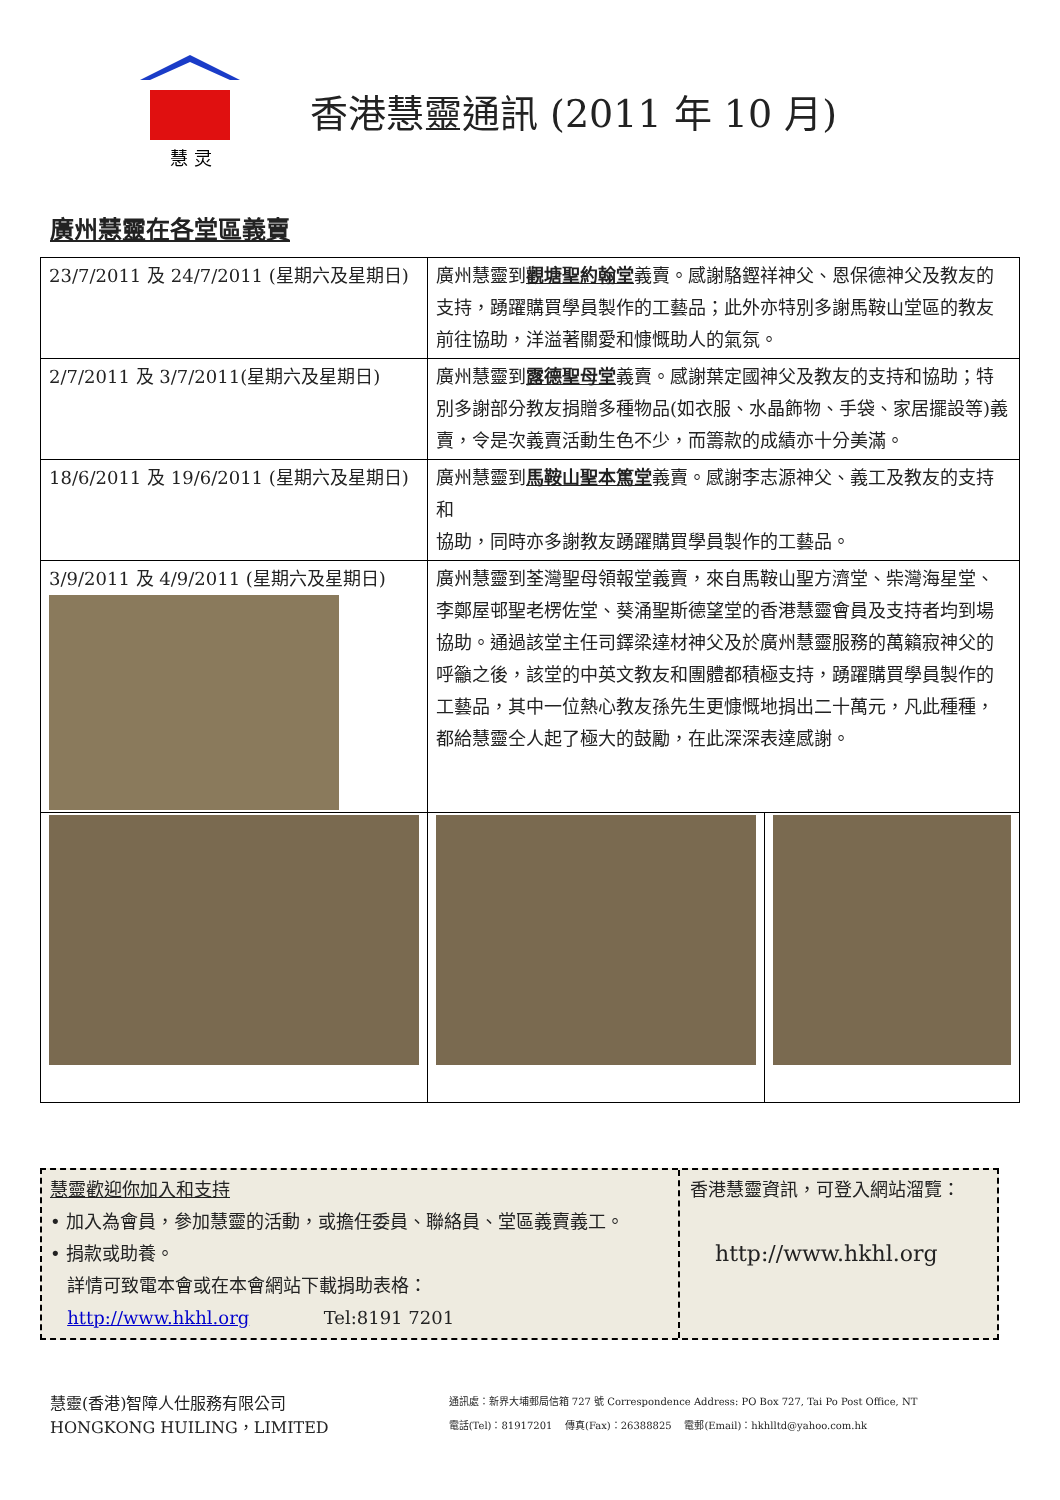慧 灵
香港慧靈通訊 (2011 年 10 月)
廣州慧靈在各堂區義賣
| 23/7/2011 及 24/7/2011 (星期六及星期日) | 廣州慧靈到 觀塘聖約翰堂 義賣。感謝駱鏗祥神父、恩保德神父及教友的支持，踴躍購買學員製作的工藝品；此外亦特別多謝馬鞍山堂區的教友前往協助，洋溢著關愛和慷慨助人的氣氛。 | |
| 2/7/2011 及 3/7/2011(星期六及星期日) | 廣州慧靈到 露德聖母堂 義賣。感謝葉定國神父及教友的支持和協助；特別多謝部分教友捐贈多種物品(如衣服、水晶飾物、手袋、家居擺設等)義賣，令是次義賣活動生色不少，而籌款的成績亦十分美滿。 | |
| 18/6/2011 及 19/6/2011 (星期六及星期日) | 廣州慧靈到 馬鞍山聖本篤堂 義賣。感謝李志源神父、義工及教友的支持和 協助，同時亦多謝教友踴躍購買學員製作的工藝品。 | |
| 3/9/2011 及 4/9/2011 (星期六及星期日) | 廣州慧靈到荃灣聖母領報堂義賣，來自馬鞍山聖方濟堂、柴灣海星堂、李鄭屋邨聖老楞佐堂、葵涌聖斯德望堂的香港慧靈會員及支持者均到場協助。通過該堂主任司鐸梁達材神父及於廣州慧靈服務的萬籟寂神父的呼籲之後，該堂的中英文教友和團體都積極支持，踴躍購買學員製作的工藝品，其中一位熱心教友孫先生更慷慨地捐出二十萬元，凡此種種，都給慧靈仝人起了極大的鼓勵，在此深深表達感謝。 | |
慧靈歡迎你加入和支持
• 加入為會員，參加慧靈的活動，或擔任委員、聯絡員、堂區義賣義工。
• 捐款或助養。
詳情可致電本會或在本會網站下載捐助表格：
http://www.hkhl.org Tel:8191 7201
香港慧靈資訊，可登入網站溜覽：
http://www.hkhl.org
慧靈(香港)智障人仕服務有限公司
HONGKONG HUILING，LIMITED
通訊處：新界大埔郵局信箱 727 號 Correspondence Address: PO Box 727, Tai Po Post Office, NT
電話(Tel)：81917201 傳真(Fax)：26388825 電郵(Email)：hkhlltd@yahoo.com.hk